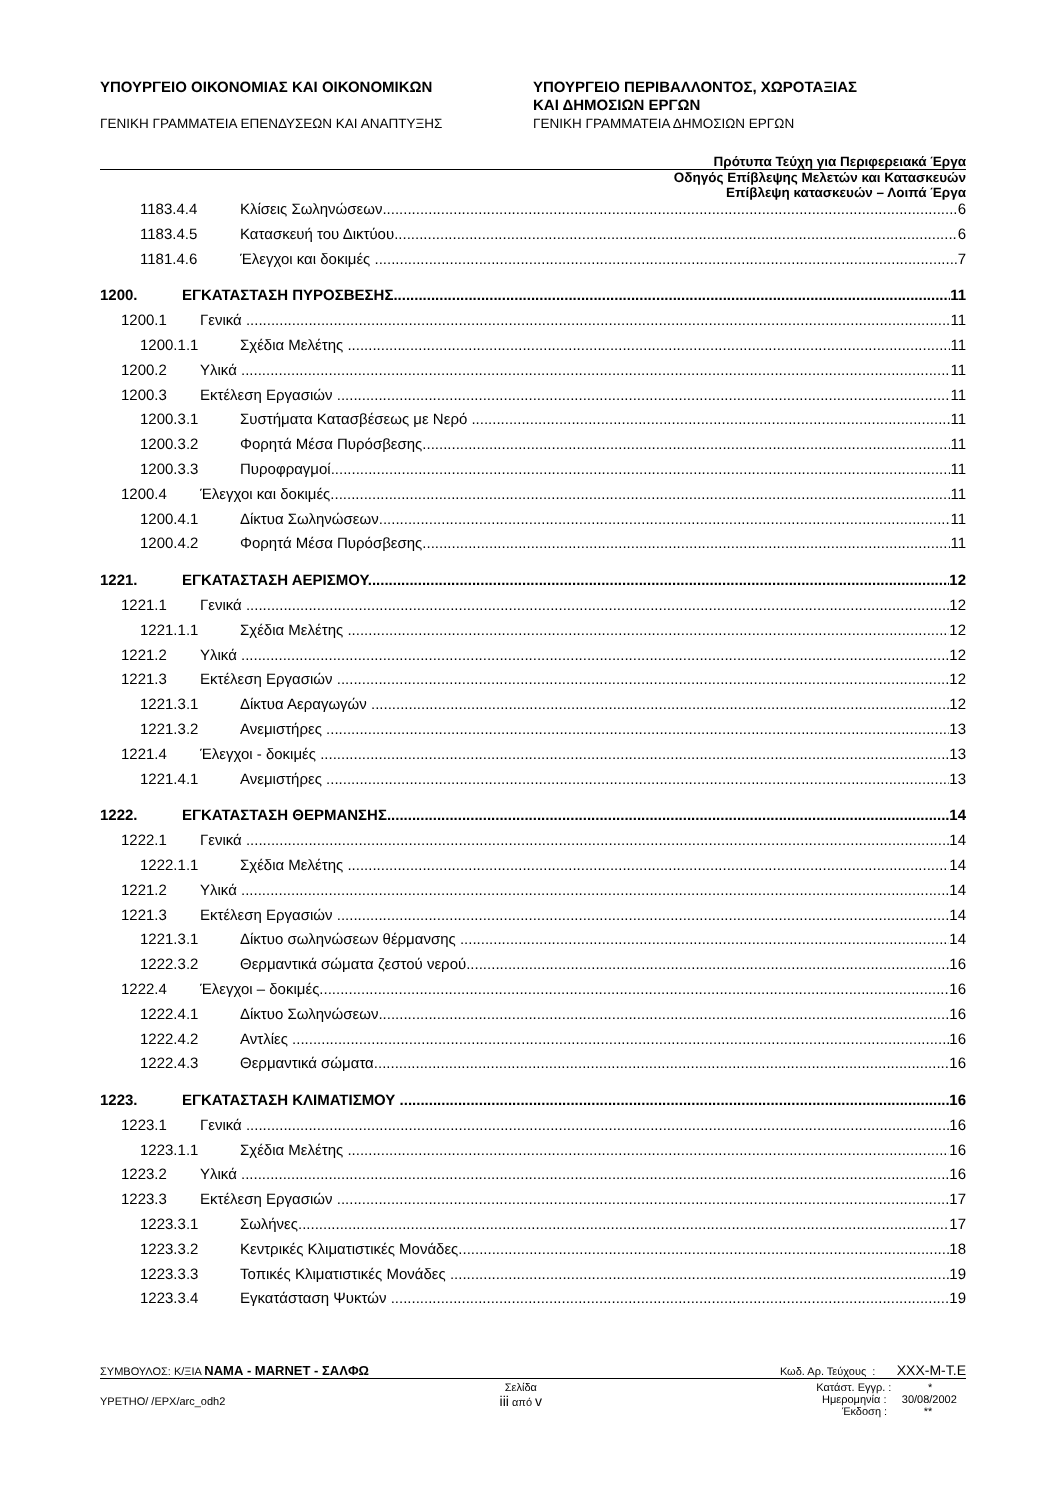ΥΠΟΥΡΓΕΙΟ ΟΙΚΟΝΟΜΙΑΣ ΚΑΙ ΟΙΚΟΝΟΜΙΚΩΝ
ΓΕΝΙΚΗ ΓΡΑΜΜΑΤΕΙΑ ΕΠΕΝΔΥΣΕΩΝ ΚΑΙ ΑΝΑΠΤΥΞΗΣ
ΥΠΟΥΡΓΕΙΟ ΠΕΡΙΒΑΛΛΟΝΤΟΣ, ΧΩΡΟΤΑΞΙΑΣ
ΚΑΙ ΔΗΜΟΣΙΩΝ ΕΡΓΩΝ
ΓΕΝΙΚΗ ΓΡΑΜΜΑΤΕΙΑ ΔΗΜΟΣΙΩΝ ΕΡΓΩΝ
Πρότυπα Τεύχη για Περιφερειακά Έργα
Οδηγός Επίβλεψης Μελετών και Κατασκευών
Επίβλεψη κατασκευών – Λοιπά Έργα
1183.4.4 Κλίσεις Σωληνώσεων 6
1183.4.5 Κατασκευή του Δικτύου 6
1181.4.6 Έλεγχοι και δοκιμές 7
1200. ΕΓΚΑΤΑΣΤΑΣΗ ΠΥΡΟΣΒΕΣΗΣ 11
1200.1 Γενικά 11
1200.1.1 Σχέδια Μελέτης 11
1200.2 Υλικά 11
1200.3 Εκτέλεση Εργασιών 11
1200.3.1 Συστήματα Κατασβέσεως με Νερό 11
1200.3.2 Φορητά Μέσα Πυρόσβεσης 11
1200.3.3 Πυροφραγμοί 11
1200.4 Έλεγχοι και δοκιμές 11
1200.4.1 Δίκτυα Σωληνώσεων 11
1200.4.2 Φορητά Μέσα Πυρόσβεσης 11
1221. ΕΓΚΑΤΑΣΤΑΣΗ ΑΕΡΙΣΜΟΥ 12
1221.1 Γενικά 12
1221.1.1 Σχέδια Μελέτης 12
1221.2 Υλικά 12
1221.3 Εκτέλεση Εργασιών 12
1221.3.1 Δίκτυα Αεραγωγών 12
1221.3.2 Ανεμιστήρες 13
1221.4 Έλεγχοι - δοκιμές 13
1221.4.1 Ανεμιστήρες 13
1222. ΕΓΚΑΤΑΣΤΑΣΗ ΘΕΡΜΑΝΣΗΣ 14
1222.1 Γενικά 14
1222.1.1 Σχέδια Μελέτης 14
1221.2 Υλικά 14
1221.3 Εκτέλεση Εργασιών 14
1221.3.1 Δίκτυο σωληνώσεων θέρμανσης 14
1222.3.2 Θερμαντικά σώματα ζεστού νερού 16
1222.4 Έλεγχοι – δοκιμές 16
1222.4.1 Δίκτυο Σωληνώσεων 16
1222.4.2 Αντλίες 16
1222.4.3 Θερμαντικά σώματα 16
1223. ΕΓΚΑΤΑΣΤΑΣΗ ΚΛΙΜΑΤΙΣΜΟΥ 16
1223.1 Γενικά 16
1223.1.1 Σχέδια Μελέτης 16
1223.2 Υλικά 16
1223.3 Εκτέλεση Εργασιών 17
1223.3.1 Σωλήνες 17
1223.3.2 Κεντρικές Κλιματιστικές Μονάδες 18
1223.3.3 Τοπικές Κλιματιστικές Μονάδες 19
1223.3.4 Εγκατάσταση Ψυκτών 19
ΣΥΜΒΟΥΛΟΣ: Κ/ΞΙΑ ΝΑΜΑ - MARNET - ΣΑΛΦΩ Κωδ. Αρ. Τεύχους : XXX-M-T.E
ΥΡΕΤΗΟ/ /ΕΡΧ/arc_odh2 Σελίδα
iii από v Κατάστ. Εγγρ. : *
Ημερομηνία : 30/08/2002
Έκδοση : **